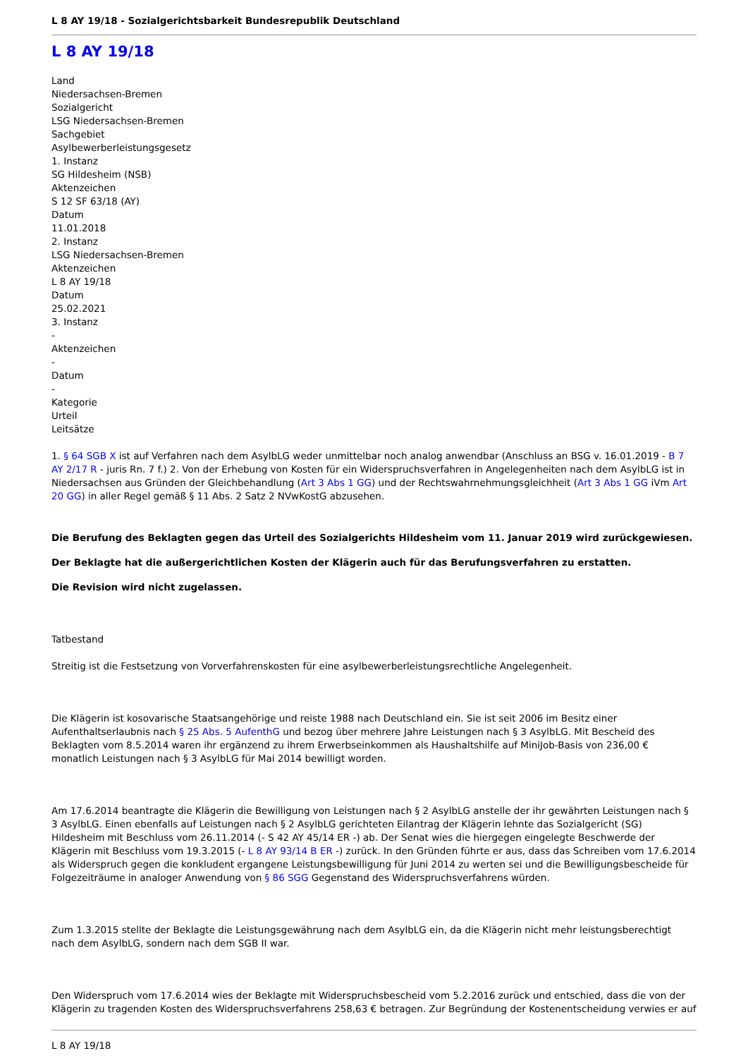L 8 AY 19/18 - Sozialgerichtsbarkeit Bundesrepublik Deutschland
L 8 AY 19/18
Land
Niedersachsen-Bremen
Sozialgericht
LSG Niedersachsen-Bremen
Sachgebiet
Asylbewerberleistungsgesetz
1. Instanz
SG Hildesheim (NSB)
Aktenzeichen
S 12 SF 63/18 (AY)
Datum
11.01.2018
2. Instanz
LSG Niedersachsen-Bremen
Aktenzeichen
L 8 AY 19/18
Datum
25.02.2021
3. Instanz
-
Aktenzeichen
-
Datum
-
Kategorie
Urteil
Leitsätze
1. § 64 SGB X ist auf Verfahren nach dem AsylbLG weder unmittelbar noch analog anwendbar (Anschluss an BSG v. 16.01.2019 - B 7 AY 2/17 R - juris Rn. 7 f.) 2. Von der Erhebung von Kosten für ein Widerspruchsverfahren in Angelegenheiten nach dem AsylbLG ist in Niedersachsen aus Gründen der Gleichbehandlung (Art 3 Abs 1 GG) und der Rechtswahrnehmungsgleichheit (Art 3 Abs 1 GG iVm Art 20 GG) in aller Regel gemäß § 11 Abs. 2 Satz 2 NVwKostG abzusehen.
Die Berufung des Beklagten gegen das Urteil des Sozialgerichts Hildesheim vom 11. Januar 2019 wird zurückgewiesen.
Der Beklagte hat die außergerichtlichen Kosten der Klägerin auch für das Berufungsverfahren zu erstatten.
Die Revision wird nicht zugelassen.
Tatbestand
Streitig ist die Festsetzung von Vorverfahrenskosten für eine asylbewerberleistungsrechtliche Angelegenheit.
Die Klägerin ist kosovarische Staatsangehörige und reiste 1988 nach Deutschland ein. Sie ist seit 2006 im Besitz einer Aufenthaltserlaubnis nach § 25 Abs. 5 AufenthG und bezog über mehrere Jahre Leistungen nach § 3 AsylbLG. Mit Bescheid des Beklagten vom 8.5.2014 waren ihr ergänzend zu ihrem Erwerbseinkommen als Haushaltshilfe auf MiniJob-Basis von 236,00 € monatlich Leistungen nach § 3 AsylbLG für Mai 2014 bewilligt worden.
Am 17.6.2014 beantragte die Klägerin die Bewilligung von Leistungen nach § 2 AsylbLG anstelle der ihr gewährten Leistungen nach § 3 AsylbLG. Einen ebenfalls auf Leistungen nach § 2 AsylbLG gerichteten Eilantrag der Klägerin lehnte das Sozialgericht (SG) Hildesheim mit Beschluss vom 26.11.2014 (- S 42 AY 45/14 ER -) ab. Der Senat wies die hiergegen eingelegte Beschwerde der Klägerin mit Beschluss vom 19.3.2015 (- L 8 AY 93/14 B ER -) zurück. In den Gründen führte er aus, dass das Schreiben vom 17.6.2014 als Widerspruch gegen die konkludent ergangene Leistungsbewilligung für Juni 2014 zu werten sei und die Bewilligungsbescheide für Folgezeiträume in analoger Anwendung von § 86 SGG Gegenstand des Widerspruchsverfahrens würden.
Zum 1.3.2015 stellte der Beklagte die Leistungsgewährung nach dem AsylbLG ein, da die Klägerin nicht mehr leistungsberechtigt nach dem AsylbLG, sondern nach dem SGB II war.
Den Widerspruch vom 17.6.2014 wies der Beklagte mit Widerspruchsbescheid vom 5.2.2016 zurück und entschied, dass die von der Klägerin zu tragenden Kosten des Widerspruchsverfahrens 258,63 € betragen. Zur Begründung der Kostenentscheidung verwies er auf
L 8 AY 19/18